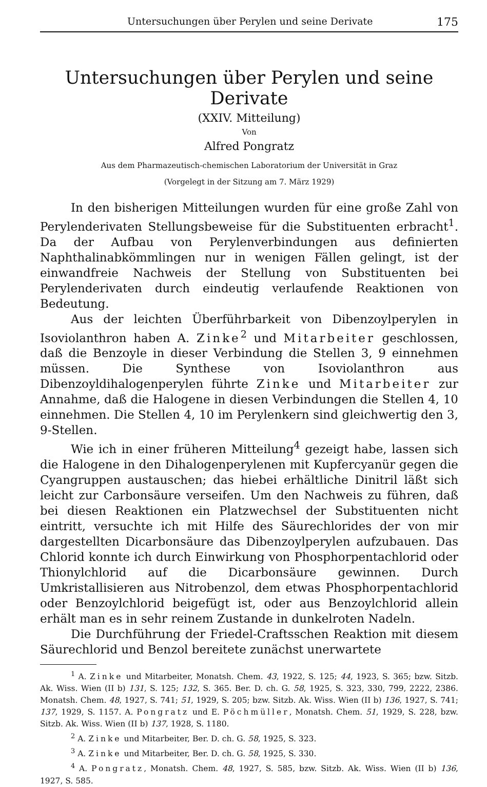Untersuchungen über Perylen und seine Derivate 175
Untersuchungen über Perylen und seine Derivate
(XXIV. Mitteilung)
Von
Alfred Pongratz
Aus dem Pharmazeutisch-chemischen Laboratorium der Universität in Graz
(Vorgelegt in der Sitzung am 7. März 1929)
In den bisherigen Mitteilungen wurden für eine große Zahl von Perylenderivaten Stellungsbeweise für die Substituenten erbracht<sup>1</sup>. Da der Aufbau von Perylenverbindungen aus definierten Naphthalinabkömmlingen nur in wenigen Fällen gelingt, ist der einwandfreie Nachweis der Stellung von Substituenten bei Perylenderivaten durch eindeutig verlaufende Reaktionen von Bedeutung.
Aus der leichten Überführbarkeit von Dibenzoylperylen in Isoviolanthron haben A. Zinke<sup>2</sup> und Mitarbeiter geschlossen, daß die Benzoyle in dieser Verbindung die Stellen 3, 9 einnehmen müssen. Die Synthese von Isoviolanthron aus Dibenzoyldihalogenperylen führte Zinke und Mitarbeiter zur Annahme, daß die Halogene in diesen Verbindungen die Stellen 4, 10 einnehmen. Die Stellen 4, 10 im Perylenkern sind gleichwertig den 3, 9-Stellen.
Wie ich in einer früheren Mitteilung<sup>4</sup> gezeigt habe, lassen sich die Halogene in den Dihalogenperylenen mit Kupfercyanür gegen die Cyangruppen austauschen; das hiebei erhältliche Dinitril läßt sich leicht zur Carbonsäure verseifen. Um den Nachweis zu führen, daß bei diesen Reaktionen ein Platzwechsel der Substituenten nicht eintritt, versuchte ich mit Hilfe des Säurechlorides der von mir dargestellten Dicarbonsäure das Dibenzoylperylen aufzubauen. Das Chlorid konnte ich durch Einwirkung von Phosphorpentachlorid oder Thionylchlorid auf die Dicarbonsäure gewinnen. Durch Umkristallisieren aus Nitrobenzol, dem etwas Phosphorpentachlorid oder Benzoylchlorid beigefügt ist, oder aus Benzoylchlorid allein erhält man es in sehr reinem Zustande in dunkelroten Nadeln.
Die Durchführung der Friedel-Craftsschen Reaktion mit diesem Säurechlorid und Benzol bereitete zunächst unerwartete
<sup>1</sup> A. Zinke und Mitarbeiter, Monatsh. Chem. 43, 1922, S. 125; 44, 1923, S. 365; bzw. Sitzb. Ak. Wiss. Wien (II b) 131, S. 125; 132, S. 365. Ber. D. ch. G. 58, 1925, S. 323, 330, 799, 2222, 2386. Monatsh. Chem. 48, 1927, S. 741; 51, 1929, S. 205; bzw. Sitzb. Ak. Wiss. Wien (II b) 136, 1927, S. 741; 137, 1929, S. 1157. A. Pongratz und E. Pöchmüller, Monatsh. Chem. 51, 1929, S. 228, bzw. Sitzb. Ak. Wiss. Wien (II b) 137, 1928, S. 1180.
<sup>2</sup> A. Zinke und Mitarbeiter, Ber. D. ch. G. 58, 1925, S. 323.
<sup>3</sup> A. Zinke und Mitarbeiter, Ber. D. ch. G. 58, 1925, S. 330.
<sup>4</sup> A. Pongratz, Monatsh. Chem. 48, 1927, S. 585, bzw. Sitzb. Ak. Wiss. Wien (II b) 136, 1927, S. 585.